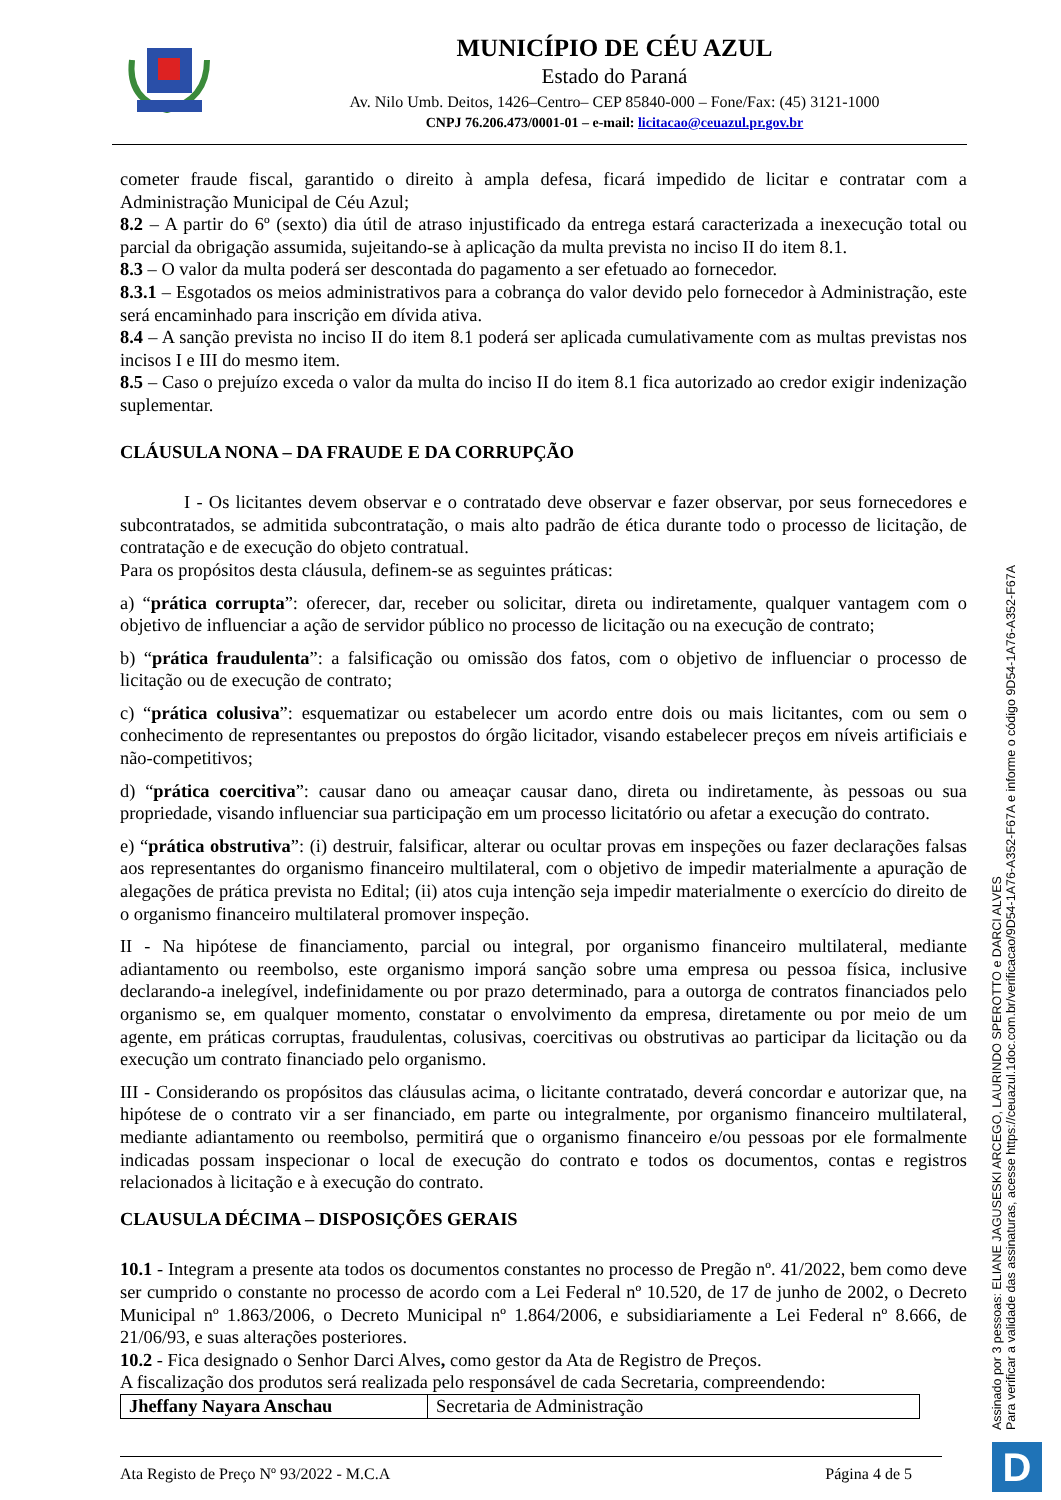MUNICÍPIO DE CÉU AZUL
Estado do Paraná
Av. Nilo Umb. Deitos, 1426–Centro– CEP 85840-000 – Fone/Fax: (45) 3121-1000
CNPJ 76.206.473/0001-01 – e-mail: licitacao@ceuazul.pr.gov.br
cometer fraude fiscal, garantido o direito à ampla defesa, ficará impedido de licitar e contratar com a Administração Municipal de Céu Azul;
8.2 – A partir do 6º (sexto) dia útil de atraso injustificado da entrega estará caracterizada a inexecução total ou parcial da obrigação assumida, sujeitando-se à aplicação da multa prevista no inciso II do item 8.1.
8.3 – O valor da multa poderá ser descontada do pagamento a ser efetuado ao fornecedor.
8.3.1 – Esgotados os meios administrativos para a cobrança do valor devido pelo fornecedor à Administração, este será encaminhado para inscrição em dívida ativa.
8.4 – A sanção prevista no inciso II do item 8.1 poderá ser aplicada cumulativamente com as multas previstas nos incisos I e III do mesmo item.
8.5 – Caso o prejuízo exceda o valor da multa do inciso II do item 8.1 fica autorizado ao credor exigir indenização suplementar.
CLÁUSULA NONA – DA FRAUDE E DA CORRUPÇÃO
I - Os licitantes devem observar e o contratado deve observar e fazer observar, por seus fornecedores e subcontratados, se admitida subcontratação, o mais alto padrão de ética durante todo o processo de licitação, de contratação e de execução do objeto contratual.
Para os propósitos desta cláusula, definem-se as seguintes práticas:
a) “prática corrupta”: oferecer, dar, receber ou solicitar, direta ou indiretamente, qualquer vantagem com o objetivo de influenciar a ação de servidor público no processo de licitação ou na execução de contrato;
b) “prática fraudulenta”: a falsificação ou omissão dos fatos, com o objetivo de influenciar o processo de licitação ou de execução de contrato;
c) “prática colusiva”: esquematizar ou estabelecer um acordo entre dois ou mais licitantes, com ou sem o conhecimento de representantes ou prepostos do órgão licitador, visando estabelecer preços em níveis artificiais e não-competitivos;
d) “prática coercitiva”: causar dano ou ameaçar causar dano, direta ou indiretamente, às pessoas ou sua propriedade, visando influenciar sua participação em um processo licitatório ou afetar a execução do contrato.
e) “prática obstrutiva”: (i) destruir, falsificar, alterar ou ocultar provas em inspeções ou fazer declarações falsas aos representantes do organismo financeiro multilateral, com o objetivo de impedir materialmente a apuração de alegações de prática prevista no Edital; (ii) atos cuja intenção seja impedir materialmente o exercício do direito de o organismo financeiro multilateral promover inspeção.
II - Na hipótese de financiamento, parcial ou integral, por organismo financeiro multilateral, mediante adiantamento ou reembolso, este organismo imporá sanção sobre uma empresa ou pessoa física, inclusive declarando-a inelegível, indefinidamente ou por prazo determinado, para a outorga de contratos financiados pelo organismo se, em qualquer momento, constatar o envolvimento da empresa, diretamente ou por meio de um agente, em práticas corruptas, fraudulentas, colusivas, coercitivas ou obstrutivas ao participar da licitação ou da execução um contrato financiado pelo organismo.
III - Considerando os propósitos das cláusulas acima, o licitante contratado, deverá concordar e autorizar que, na hipótese de o contrato vir a ser financiado, em parte ou integralmente, por organismo financeiro multilateral, mediante adiantamento ou reembolso, permitirá que o organismo financeiro e/ou pessoas por ele formalmente indicadas possam inspecionar o local de execução do contrato e todos os documentos, contas e registros relacionados à licitação e à execução do contrato.
CLAUSULA DÉCIMA – DISPOSIÇÕES GERAIS
10.1 - Integram a presente ata todos os documentos constantes no processo de Pregão nº. 41/2022, bem como deve ser cumprido o constante no processo de acordo com a Lei Federal nº 10.520, de 17 de junho de 2002, o Decreto Municipal nº 1.863/2006, o Decreto Municipal nº 1.864/2006, e subsidiariamente a Lei Federal nº 8.666, de 21/06/93, e suas alterações posteriores.
10.2 - Fica designado o Senhor Darci Alves, como gestor da Ata de Registro de Preços.
A fiscalização dos produtos será realizada pelo responsável de cada Secretaria, compreendendo:
| Jheffany Nayara Anschau | Secretaria de Administração |
Ata Registo de Preço Nº 93/2022 - M.C.A Página 4 de 5
Assinado por 3 pessoas: ELIANE JAGUSESKI ARCEGO, LAURINDO SPEROTTO e DARCI ALVES
Para verificar a validade das assinaturas, acesse https://ceuazul.1doc.com.br/verificacao/9D54-1A76-A352-F67A e informe o código 9D54-1A76-A352-F67A
D